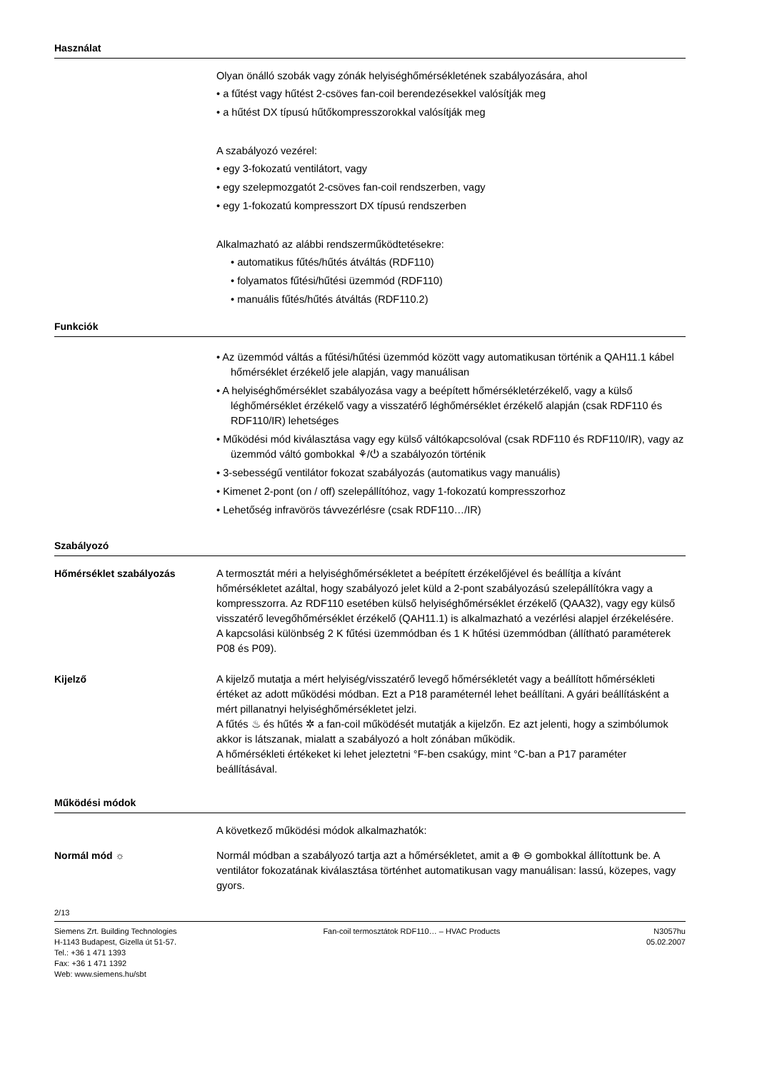Használat
Olyan önálló szobák vagy zónák helyiséghőmérsékletének szabályozására, ahol
• a fűtést vagy hűtést 2-csöves fan-coil berendezésekkel valósítják meg
• a hűtést DX típusú hűtőkompresszorokkal valósítják meg
A szabályozó vezérel:
• egy 3-fokozatú ventilátort, vagy
• egy szelepmozgatót 2-csöves fan-coil rendszerben, vagy
• egy 1-fokozatú kompresszort DX típusú rendszerben
Alkalmazható az alábbi rendszerműködtetésekre:
• automatikus fűtés/hűtés átváltás (RDF110)
• folyamatos fűtési/hűtési üzemmód (RDF110)
• manuális fűtés/hűtés átváltás (RDF110.2)
Funkciók
• Az üzemmód váltás a fűtési/hűtési üzemmód között vagy automatikusan történik a QAH11.1 kábel hőmérséklet érzékelő jele alapján, vagy manuálisan
• A helyiséghőmérséklet szabályozása vagy a beépített hőmérsékletérzékelő, vagy a külső léghőmérséklet érzékelő vagy a visszatérő léghőmérséklet érzékelő alapján (csak RDF110 és RDF110/IR) lehetséges
• Működési mód kiválasztása vagy egy külső váltókapcsolóval (csak RDF110 és RDF110/IR), vagy az üzemmód váltó gombokkal ⚘/⏻ a szabályozón történik
• 3-sebességű ventilátor fokozat szabályozás (automatikus vagy manuális)
• Kimenet 2-pont (on / off) szelepállítóhoz, vagy 1-fokozatú kompresszorhoz
• Lehetőség infravörös távvezérlésre (csak RDF110…/IR)
Szabályozó
Hőmérséklet szabályozás A termosztát méri a helyiséghőmérsékletet a beépített érzékelőjével és beállítja a kívánt hőmérsékletet azáltal, hogy szabályozó jelet küld a 2-pont szabályozású szelepállítókra vagy a kompresszorra. Az RDF110 esetében külső helyiséghőmérséklet érzékelő (QAA32), vagy egy külső visszatérő levegőhőmérséklet érzékelő (QAH11.1) is alkalmazható a vezérlési alapjel érzékelésére.
A kapcsolási különbség 2 K fűtési üzemmódban és 1 K hűtési üzemmódban (állítható paraméterek P08 és P09).
Kijelző A kijelző mutatja a mért helyiség/visszatérő levegő hőmérsékletét vagy a beállított hőmérsékleti értéket az adott működési módban. Ezt a P18 paraméternél lehet beállítani. A gyári beállításként a mért pillanatnyi helyiséghőmérsékletet jelzi.
A fűtés ♨ és hűtés ✲ a fan-coil működését mutatják a kijelzőn. Ez azt jelenti, hogy a szimbólumok akkor is látszanak, mialatt a szabályozó a holt zónában működik.
A hőmérsékleti értékeket ki lehet jeleztetni °F-ben csakúgy, mint °C-ban a P17 paraméter beállításával.
Működési módok
A következő működési módok alkalmazhatók:
Normál mód ☼ Normál módban a szabályozó tartja azt a hőmérsékletet, amit a ⊕ ⊖ gombokkal állítottunk be. A ventilátor fokozatának kiválasztása történhet automatikusan vagy manuálisan: lassú, közepes, vagy gyors.
2/13
Siemens Zrt. Building Technologies
H-1143 Budapest, Gizella út 51-57.
Tel.: +36 1 471 1393
Fax: +36 1 471 1392
Web: www.siemens.hu/sbt
Fan-coil termosztátok RDF110… – HVAC Products
N3057hu
05.02.2007